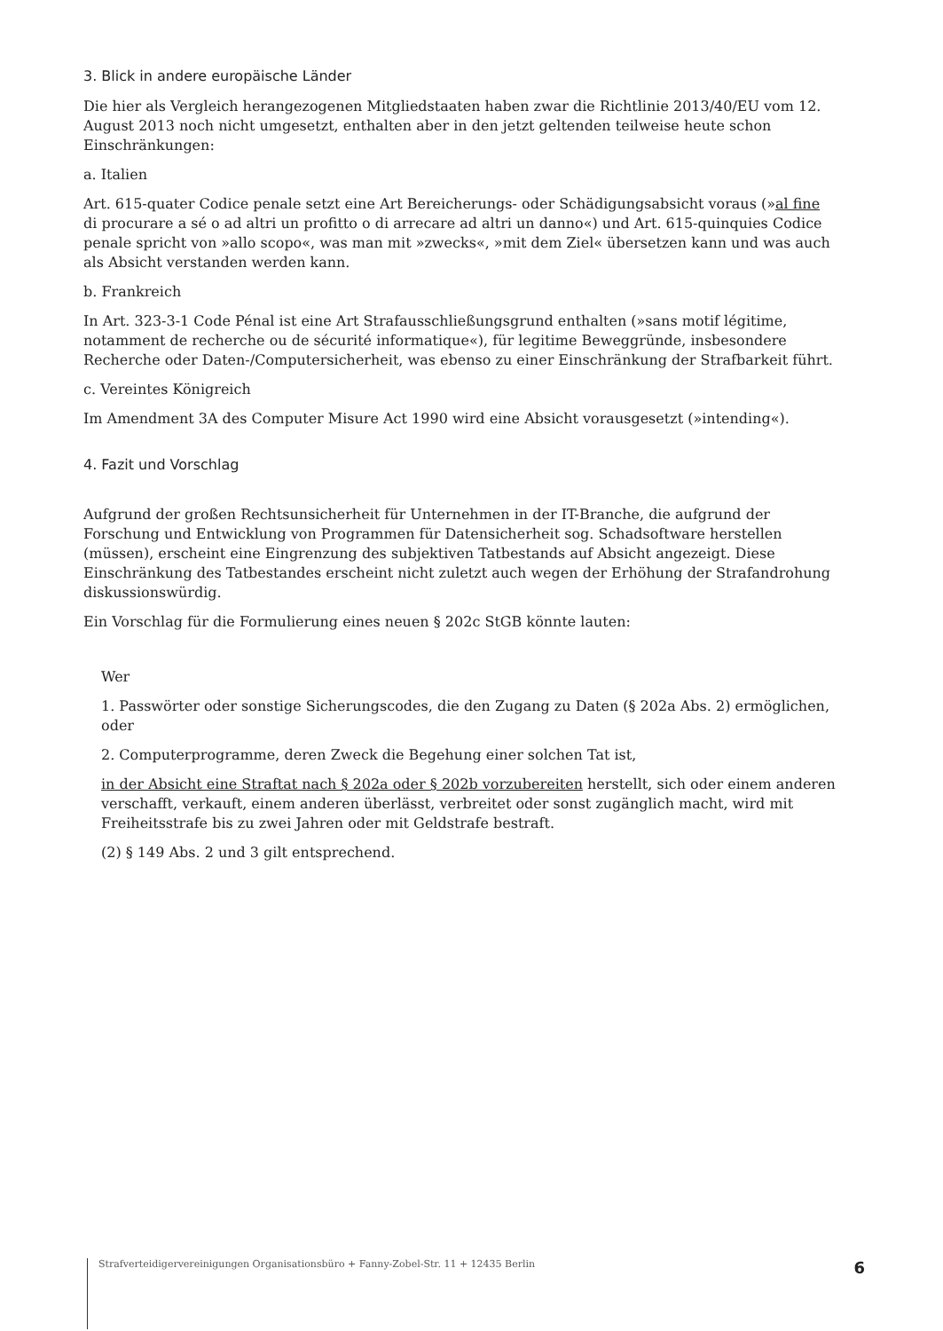3. Blick in andere europäische Länder
Die hier als Vergleich herangezogenen Mitgliedstaaten haben zwar die Richtlinie 2013/40/EU vom 12. August 2013 noch nicht umgesetzt, enthalten aber in den jetzt geltenden teilweise heute schon Einschränkungen:
a. Italien
Art. 615-quater Codice penale setzt eine Art Bereicherungs- oder Schädigungsabsicht voraus (»al fine di procurare a sé o ad altri un profitto o di arrecare ad altri un danno«) und Art. 615-quinquies Codice penale spricht von »allo scopo«, was man mit »zwecks«, »mit dem Ziel« übersetzen kann und was auch als Absicht verstanden werden kann.
b. Frankreich
In Art. 323-3-1 Code Pénal ist eine Art Strafausschließungsgrund enthalten (»sans motif légitime, notamment de recherche ou de sécurité informatique«), für legitime Beweggründe, insbesondere Recherche oder Daten-/Computersicherheit, was ebenso zu einer Einschränkung der Strafbarkeit führt.
c. Vereintes Königreich
Im Amendment 3A des Computer Misure Act 1990 wird eine Absicht vorausgesetzt (»intending«).
4. Fazit und Vorschlag
Aufgrund der großen Rechtsunsicherheit für Unternehmen in der IT-Branche, die aufgrund der Forschung und Entwicklung von Programmen für Datensicherheit sog. Schadsoftware herstellen (müssen), erscheint eine Eingrenzung des subjektiven Tatbestands auf Absicht angezeigt. Diese Einschränkung des Tatbestandes erscheint nicht zuletzt auch wegen der Erhöhung der Strafandrohung diskussionswürdig.
Ein Vorschlag für die Formulierung eines neuen § 202c StGB könnte lauten:
Wer
1. Passwörter oder sonstige Sicherungscodes, die den Zugang zu Daten (§ 202a Abs. 2) ermöglichen, oder
2. Computerprogramme, deren Zweck die Begehung einer solchen Tat ist,
in der Absicht eine Straftat nach § 202a oder § 202b vorzubereiten herstellt, sich oder einem anderen verschafft, verkauft, einem anderen überlässt, verbreitet oder sonst zugänglich macht, wird mit Freiheitsstrafe bis zu zwei Jahren oder mit Geldstrafe bestraft.
(2) § 149 Abs. 2 und 3 gilt entsprechend.
Strafverteidigervereinigungen Organisationsbüro + Fanny-Zobel-Str. 11 + 12435 Berlin 6